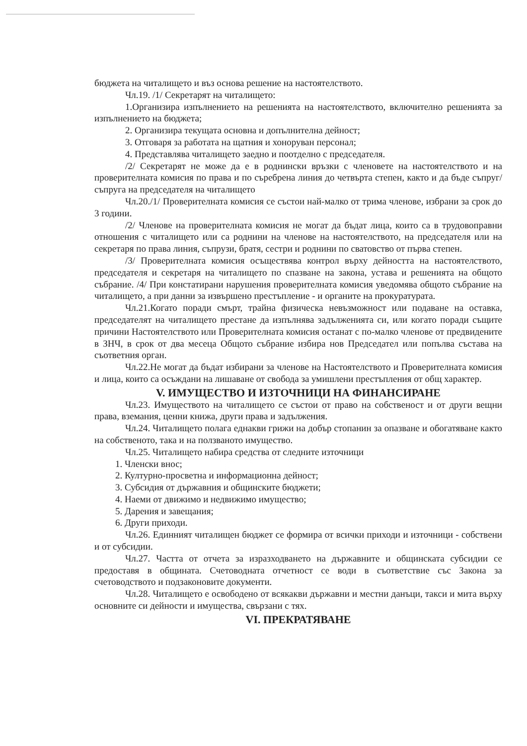бюджета на читалището и въз основа решение на настоятелството.
Чл.19. /1/ Секретарят на читалището:
1.Организира изпълнението на решенията на настоятелството, включително решенията за изпълнението на бюджета;
2. Организира текущата основна и допълнителна дейност;
3. Отговаря за работата на щатния и хоноруван персонал;
4. Представлява читалището заедно и поотделно с председателя.
/2/ Секретарят не може да е в роднински връзки с членовете на настоятелството и на проверителната комисия по права и по съребрена линия до четвърта степен, както и да бъде съпруг/съпруга на председателя на читалището
Чл.20./1/ Проверителната комисия се състои най-малко от трима членове, избрани за срок до 3 години.
/2/ Членове на проверителната комисия не могат да бъдат лица, които са в трудовоправни отношения с читалището или са роднини на членове на настоятелството, на председателя или на секретаря по права линия, съпрузи, братя, сестри и роднини по сватовство от първа степен.
/3/ Проверителната комисия осъществява контрол върху дейността на настоятелството, председателя и секретаря на читалището по спазване на закона, устава и решенията на общото събрание. /4/ При констатирани нарушения проверителната комисия уведомява общото събрание на читалището, а при данни за извършено престъпление - и органите на прокуратурата.
Чл.21.Когато поради смърт, трайна физическа невъзможност или подаване на оставка, председателят на читалището престане да изпълнява задълженията си, или когато поради същите причини Настоятелството или Проверителната комисия останат с по-малко членове от предвидените в ЗНЧ, в срок от два месеца Общото събрание избира нов Председател или попълва състава на съответния орган.
Чл.22.Не могат да бъдат избирани за членове на Настоятелството и Проверителната комисия и лица, които са осъждани на лишаване от свобода за умишлени престъпления от общ характер.
V. ИМУЩЕСТВО И ИЗТОЧНИЦИ НА ФИНАНСИРАНЕ
Чл.23. Имуществото на читалището се състои от право на собственост и от други вещни права, вземания, ценни книжа, други права и задължения.
Чл.24. Читалището полага еднакви грижи на добър стопанин за опазване и обогатяване както на собственото, така и на ползваното имущество.
Чл.25. Читалището набира средства от следните източници
1. Членски внос;
2. Културно-просветна и информационна дейност;
3. Субсидия от държавния и общинските бюджети;
4. Наеми от движимо и недвижимо имущество;
5. Дарения и завещания;
6. Други приходи.
Чл.26. Единният читалищен бюджет се формира от всички приходи и източници - собствени и от субсидии.
Чл.27. Частта от отчета за изразходването на държавните и общинската субсидии се предоставя в общината. Счетоводната отчетност се води в съответствие със Закона за счетоводството и подзаконовите документи.
Чл.28. Читалището е освободено от всякакви държавни и местни данъци, такси и мита върху основните си дейности и имущества, свързани с тях.
VI. ПРЕКРАТЯВАНЕ